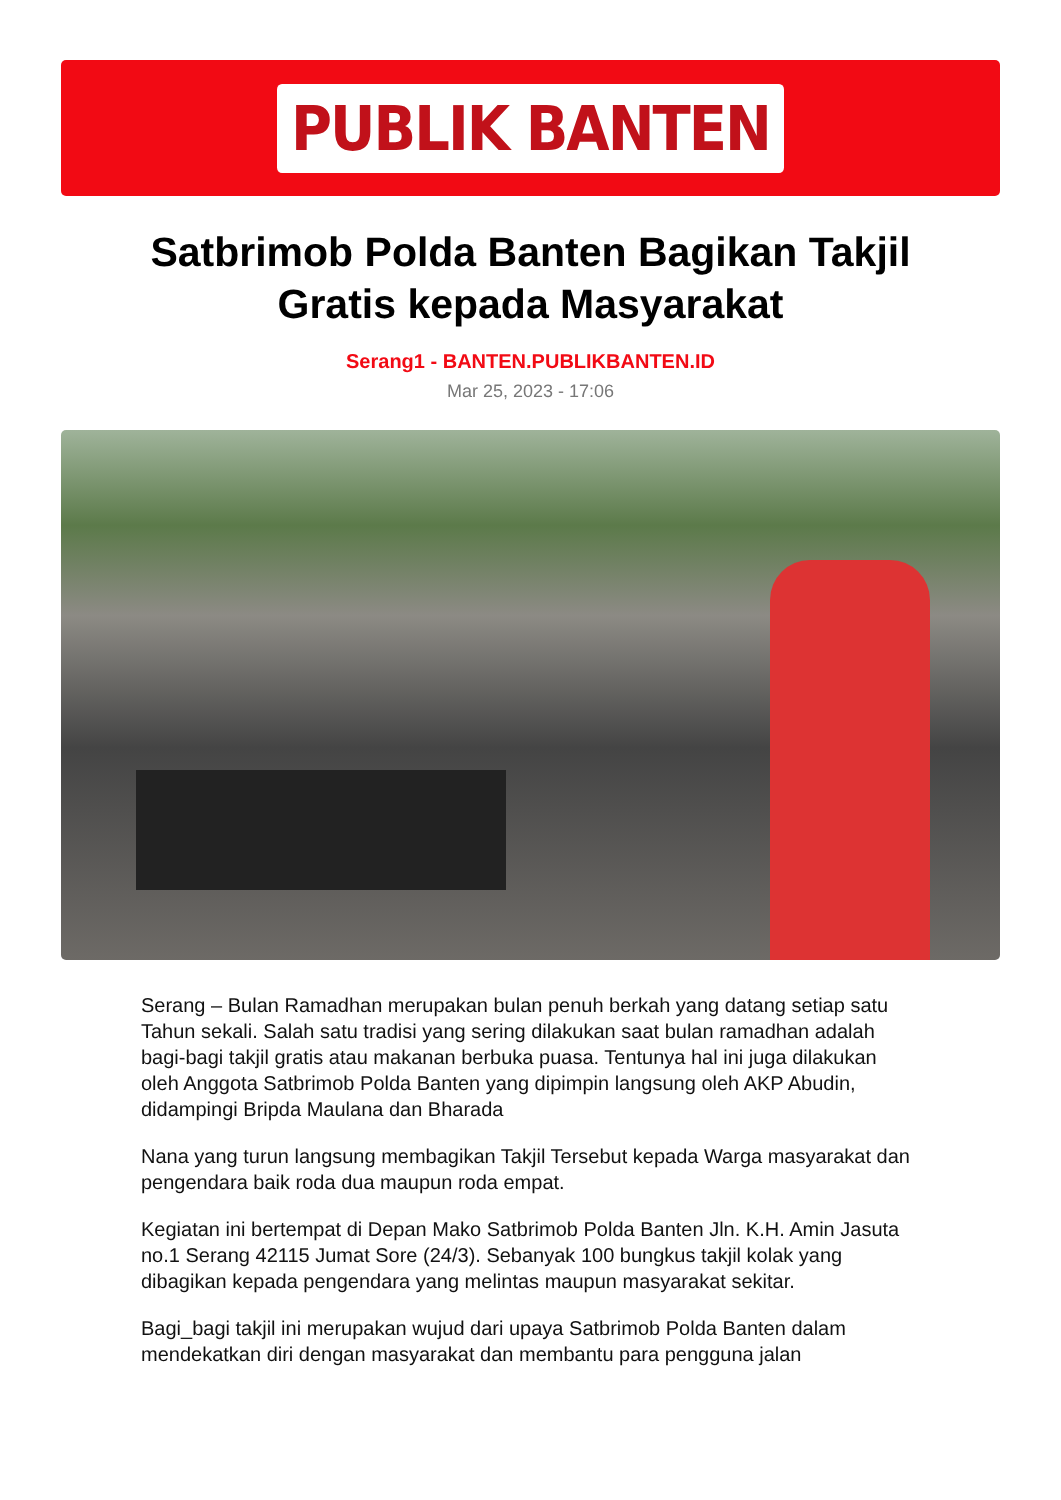PUBLIK BANTEN
Satbrimob Polda Banten Bagikan Takjil Gratis kepada Masyarakat
Serang1 - BANTEN.PUBLIKBANTEN.ID
Mar 25, 2023 - 17:06
Serang – Bulan Ramadhan merupakan bulan penuh berkah yang datang setiap satu Tahun sekali. Salah satu tradisi yang sering dilakukan saat bulan ramadhan adalah bagi-bagi takjil gratis atau makanan berbuka puasa. Tentunya hal ini juga dilakukan oleh Anggota Satbrimob Polda Banten yang dipimpin langsung oleh AKP Abudin, didampingi Bripda Maulana dan Bharada
Nana yang turun langsung membagikan Takjil Tersebut kepada Warga masyarakat dan pengendara baik roda dua maupun roda empat.
Kegiatan ini bertempat di Depan Mako Satbrimob Polda Banten Jln. K.H. Amin Jasuta no.1 Serang 42115 Jumat Sore (24/3). Sebanyak 100 bungkus takjil kolak yang dibagikan kepada pengendara yang melintas maupun masyarakat sekitar.
Bagi_bagi takjil ini merupakan wujud dari upaya Satbrimob Polda Banten dalam mendekatkan diri dengan masyarakat dan membantu para pengguna jalan